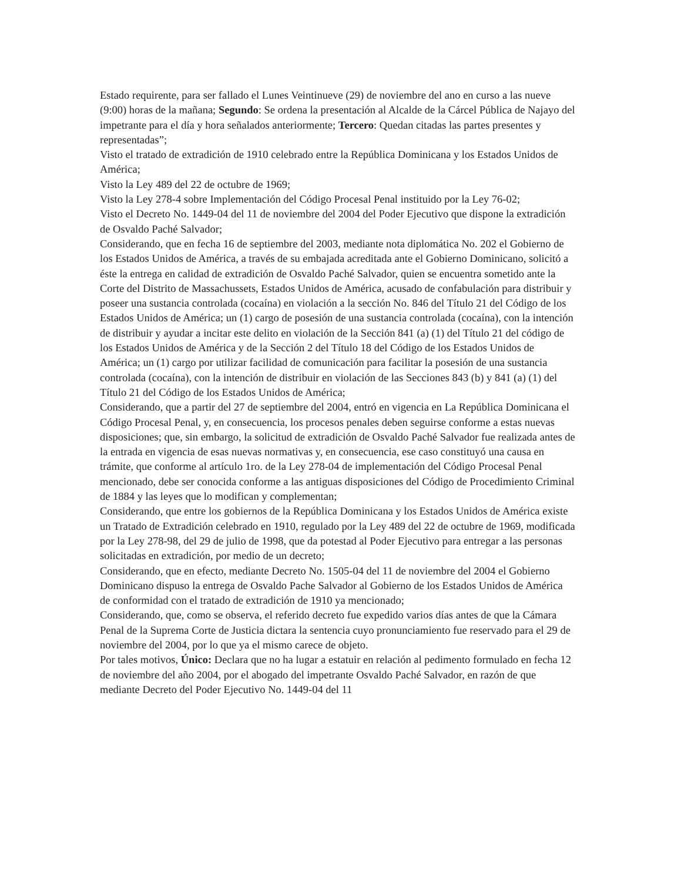Estado requirente, para ser fallado el Lunes Veintinueve (29) de noviembre del ano en curso a las nueve (9:00) horas de la mañana; Segundo: Se ordena la presentación al Alcalde de la Cárcel Pública de Najayo del impetrante para el día y hora señalados anteriormente; Tercero: Quedan citadas las partes presentes y representadas”;
Visto el tratado de extradición de 1910 celebrado entre la República Dominicana y los Estados Unidos de América;
Visto la Ley 489 del 22 de octubre de 1969;
Visto la Ley 278-4 sobre Implementación del Código Procesal Penal instituido por la Ley 76-02;
Visto el Decreto No. 1449-04 del 11 de noviembre del 2004 del Poder Ejecutivo que dispone la extradición de Osvaldo Paché Salvador;
Considerando, que en fecha 16 de septiembre del 2003, mediante nota diplomática No. 202 el Gobierno de los Estados Unidos de América, a través de su embajada acreditada ante el Gobierno Dominicano, solicitó a éste la entrega en calidad de extradición de Osvaldo Paché Salvador, quien se encuentra sometido ante la Corte del Distrito de Massachussets, Estados Unidos de América, acusado de confabulación para distribuir y poseer una sustancia controlada (cocaína) en violación a la sección No. 846 del Título 21 del Código de los Estados Unidos de América; un (1) cargo de posesión de una sustancia controlada (cocaína), con la intención de distribuir y ayudar a incitar este delito en violación de la Sección 841 (a) (1) del Título 21 del código de los Estados Unidos de América y de la Sección 2 del Título 18 del Código de los Estados Unidos de América; un (1) cargo por utilizar facilidad de comunicación para facilitar la posesión de una sustancia controlada (cocaína), con la intención de distribuir en violación de las Secciones 843 (b) y 841 (a) (1) del Título 21 del Código de los Estados Unidos de América;
Considerando, que a partir del 27 de septiembre del 2004, entró en vigencia en La República Dominicana el Código Procesal Penal, y, en consecuencia, los procesos penales deben seguirse conforme a estas nuevas disposiciones; que, sin embargo, la solicitud de extradición de Osvaldo Paché Salvador fue realizada antes de la entrada en vigencia de esas nuevas normativas y, en consecuencia, ese caso constituyó una causa en trámite, que conforme al artículo 1ro. de la Ley 278-04 de implementación del Código Procesal Penal mencionado, debe ser conocida conforme a las antiguas disposiciones del Código de Procedimiento Criminal de 1884 y las leyes que lo modifican y complementan;
Considerando, que entre los gobiernos de la República Dominicana y los Estados Unidos de América existe un Tratado de Extradición celebrado en 1910, regulado por la Ley 489 del 22 de octubre de 1969, modificada por la Ley 278-98, del 29 de julio de 1998, que da potestad al Poder Ejecutivo para entregar a las personas solicitadas en extradición, por medio de un decreto;
Considerando, que en efecto, mediante Decreto No. 1505-04 del 11 de noviembre del 2004 el Gobierno Dominicano dispuso la entrega de Osvaldo Pache Salvador al Gobierno de los Estados Unidos de América de conformidad con el tratado de extradición de 1910 ya mencionado;
Considerando, que, como se observa, el referido decreto fue expedido varios días antes de que la Cámara Penal de la Suprema Corte de Justicia dictara la sentencia cuyo pronunciamiento fue reservado para el 29 de noviembre del 2004, por lo que ya el mismo carece de objeto.
Por tales motivos, Único: Declara que no ha lugar a estatuir en relación al pedimento formulado en fecha 12 de noviembre del año 2004, por el abogado del impetrante Osvaldo Paché Salvador, en razón de que mediante Decreto del Poder Ejecutivo No. 1449-04 del 11